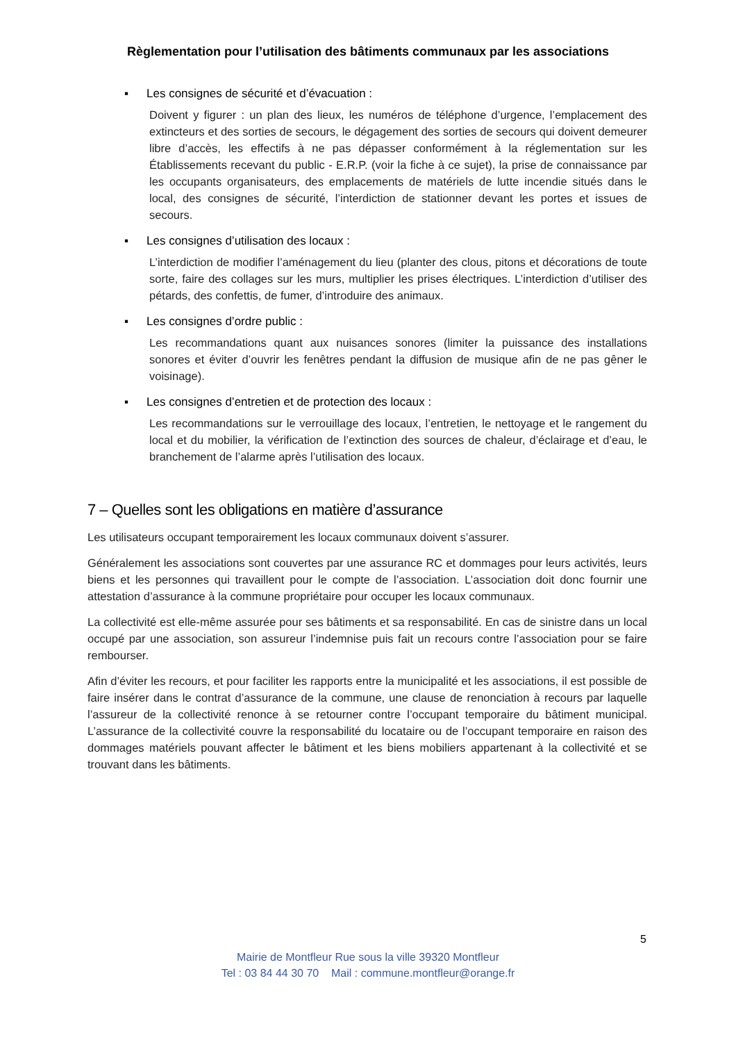Règlementation pour l’utilisation des bâtiments communaux par les associations
▪ Les consignes de sécurité et d’évacuation :
Doivent y figurer : un plan des lieux, les numéros de téléphone d’urgence, l’emplacement des extincteurs et des sorties de secours, le dégagement des sorties de secours qui doivent demeurer libre d’accès, les effectifs à ne pas dépasser conformément à la réglementation sur les Établissements recevant du public - E.R.P. (voir la fiche à ce sujet), la prise de connaissance par les occupants organisateurs, des emplacements de matériels de lutte incendie situés dans le local, des consignes de sécurité, l’interdiction de stationner devant les portes et issues de secours.
▪ Les consignes d’utilisation des locaux :
L’interdiction de modifier l’aménagement du lieu (planter des clous, pitons et décorations de toute sorte, faire des collages sur les murs, multiplier les prises électriques. L’interdiction d’utiliser des pétards, des confettis, de fumer, d’introduire des animaux.
▪ Les consignes d’ordre public :
Les recommandations quant aux nuisances sonores (limiter la puissance des installations sonores et éviter d’ouvrir les fenêtres pendant la diffusion de musique afin de ne pas gêner le voisinage).
▪ Les consignes d’entretien et de protection des locaux :
Les recommandations sur le verrouillage des locaux, l’entretien, le nettoyage et le rangement du local et du mobilier, la vérification de l’extinction des sources de chaleur, d’éclairage et d’eau, le branchement de l’alarme après l’utilisation des locaux.
7 – Quelles sont les obligations en matière d’assurance
Les utilisateurs occupant temporairement les locaux communaux doivent s’assurer.
Généralement les associations sont couvertes par une assurance RC et dommages pour leurs activités, leurs biens et les personnes qui travaillent pour le compte de l’association. L’association doit donc fournir une attestation d’assurance à la commune propriétaire pour occuper les locaux communaux.
La collectivité est elle-même assurée pour ses bâtiments et sa responsabilité. En cas de sinistre dans un local occupé par une association, son assureur l’indemnise puis fait un recours contre l’association pour se faire rembourser.
Afin d’éviter les recours, et pour faciliter les rapports entre la municipalité et les associations, il est possible de faire insérer dans le contrat d’assurance de la commune, une clause de renonciation à recours par laquelle l’assureur de la collectivité renonce à se retourner contre l’occupant temporaire du bâtiment municipal. L’assurance de la collectivité couvre la responsabilité du locataire ou de l’occupant temporaire en raison des dommages matériels pouvant affecter le bâtiment et les biens mobiliers appartenant à la collectivité et se trouvant dans les bâtiments.
5
Mairie de Montfleur Rue sous la ville 39320 Montfleur
Tel : 03 84 44 30 70 Mail : commune.montfleur@orange.fr